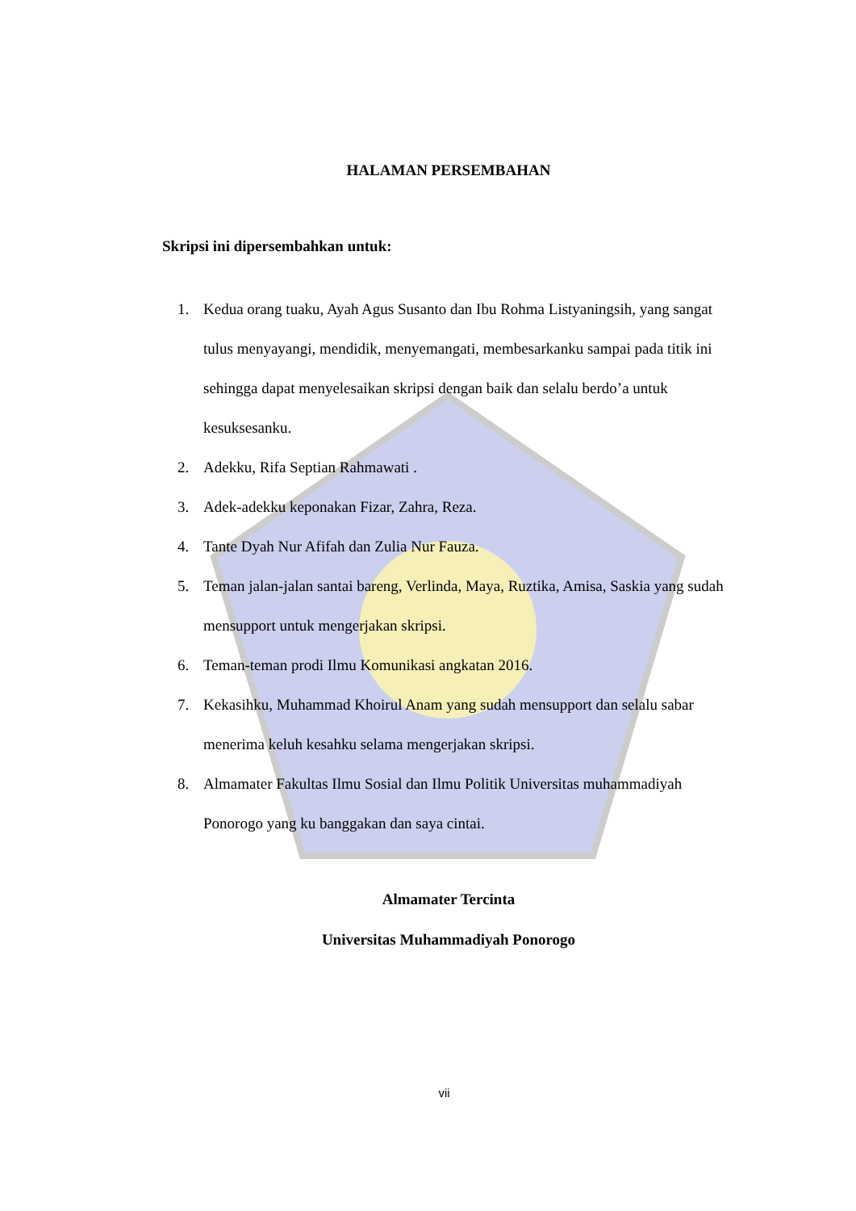HALAMAN PERSEMBAHAN
Skripsi ini dipersembahkan untuk:
1. Kedua orang tuaku, Ayah Agus Susanto dan Ibu Rohma Listyaningsih, yang sangat tulus menyayangi, mendidik, menyemangati, membesarkanku sampai pada titik ini sehingga dapat menyelesaikan skripsi dengan baik dan selalu berdo’a untuk kesuksesanku.
2. Adekku, Rifa Septian Rahmawati .
3. Adek-adekku keponakan Fizar, Zahra, Reza.
4. Tante Dyah Nur Afifah dan Zulia Nur Fauza.
5. Teman jalan-jalan santai bareng, Verlinda, Maya, Ruztika, Amisa, Saskia yang sudah mensupport untuk mengerjakan skripsi.
6. Teman-teman prodi Ilmu Komunikasi angkatan 2016.
7. Kekasihku, Muhammad Khoirul Anam yang sudah mensupport dan selalu sabar menerima keluh kesahku selama mengerjakan skripsi.
8. Almamater Fakultas Ilmu Sosial dan Ilmu Politik Universitas muhammadiyah Ponorogo yang ku banggakan dan saya cintai.
Almamater Tercinta
Universitas Muhammadiyah Ponorogo
vii